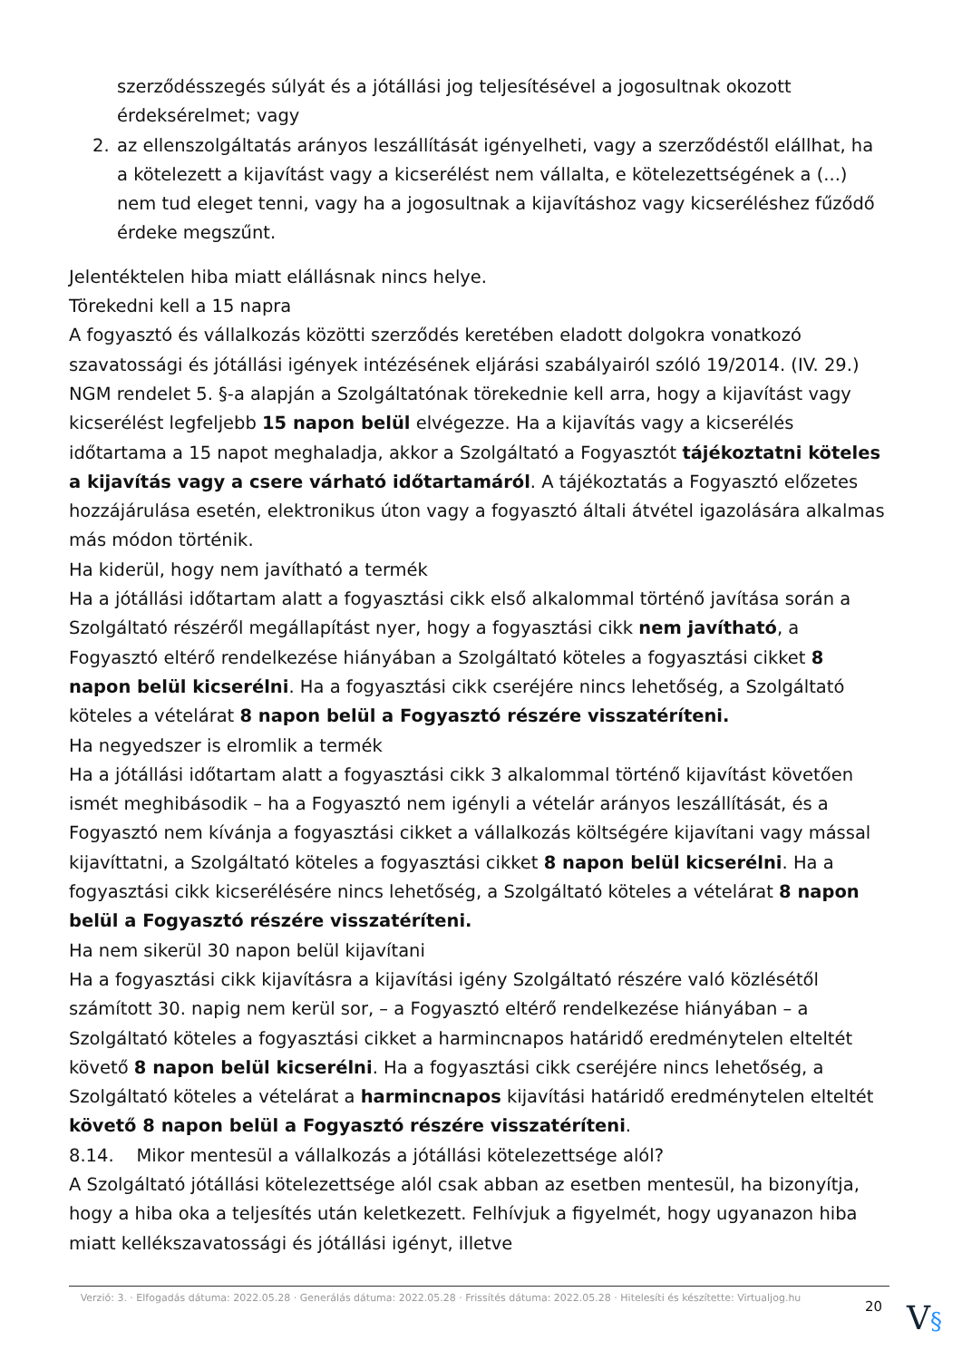szerződésszegés súlyát és a jótállási jog teljesítésével a jogosultnak okozott érdeksérelmet; vagy
2. az ellenszolgáltatás arányos leszállítását igényelheti, vagy a szerződéstől elállhat, ha a kötelezett a kijavítást vagy a kicserélést nem vállalta, e kötelezettségének a (...) nem tud eleget tenni, vagy ha a jogosultnak a kijavításhoz vagy kicseréléshez fűződő érdeke megszűnt.
Jelentéktelen hiba miatt elállásnak nincs helye.
Törekedni kell a 15 napra
A fogyasztó és vállalkozás közötti szerződés keretében eladott dolgokra vonatkozó szavatossági és jótállási igények intézésének eljárási szabályairól szóló 19/2014. (IV. 29.) NGM rendelet 5. §-a alapján a Szolgáltatónak törekednie kell arra, hogy a kijavítást vagy kicserélést legfeljebb 15 napon belül elvégezze. Ha a kijavítás vagy a kicserélés időtartama a 15 napot meghaladja, akkor a Szolgáltató a Fogyasztót tájékoztatni köteles a kijavítás vagy a csere várható időtartamáról. A tájékoztatás a Fogyasztó előzetes hozzájárulása esetén, elektronikus úton vagy a fogyasztó általi átvétel igazolására alkalmas más módon történik.
Ha kiderül, hogy nem javítható a termék
Ha a jótállási időtartam alatt a fogyasztási cikk első alkalommal történő javítása során a Szolgáltató részéről megállapítást nyer, hogy a fogyasztási cikk nem javítható, a Fogyasztó eltérő rendelkezése hiányában a Szolgáltató köteles a fogyasztási cikket 8 napon belül kicserélni. Ha a fogyasztási cikk cseréjére nincs lehetőség, a Szolgáltató köteles a vételárat 8 napon belül a Fogyasztó részére visszatéríteni.
Ha negyedszer is elromlik a termék
Ha a jótállási időtartam alatt a fogyasztási cikk 3 alkalommal történő kijavítást követően ismét meghibásodik – ha a Fogyasztó nem igényli a vételár arányos leszállítását, és a Fogyasztó nem kívánja a fogyasztási cikket a vállalkozás költségére kijavítani vagy mással kijavíttatni, a Szolgáltató köteles a fogyasztási cikket 8 napon belül kicserélni. Ha a fogyasztási cikk kicserélésére nincs lehetőség, a Szolgáltató köteles a vételárat 8 napon belül a Fogyasztó részére visszatéríteni.
Ha nem sikerül 30 napon belül kijavítani
Ha a fogyasztási cikk kijavításra a kijavítási igény Szolgáltató részére való közlésétől számított 30. napig nem kerül sor, – a Fogyasztó eltérő rendelkezése hiányában – a Szolgáltató köteles a fogyasztási cikket a harmincnapos határidő eredménytelen elteltét követő 8 napon belül kicserélni. Ha a fogyasztási cikk cseréjére nincs lehetőség, a Szolgáltató köteles a vételárat a harmincnapos kijavítási határidő eredménytelen elteltét követő 8 napon belül a Fogyasztó részére visszatéríteni.
8.14. Mikor mentesül a vállalkozás a jótállási kötelezettsége alól?
A Szolgáltató jótállási kötelezettsége alól csak abban az esetben mentesül, ha bizonyítja, hogy a hiba oka a teljesítés után keletkezett. Felhívjuk a figyelmét, hogy ugyanazon hiba miatt kellékszavatossági és jótállási igényt, illetve
Verzió: 3. · Elfogadás dátuma: 2022.05.28 · Generálás dátuma: 2022.05.28 · Frissítés dátuma: 2022.05.28 · Hitelesíti és készítette: Virtualjog.hu
20
V§